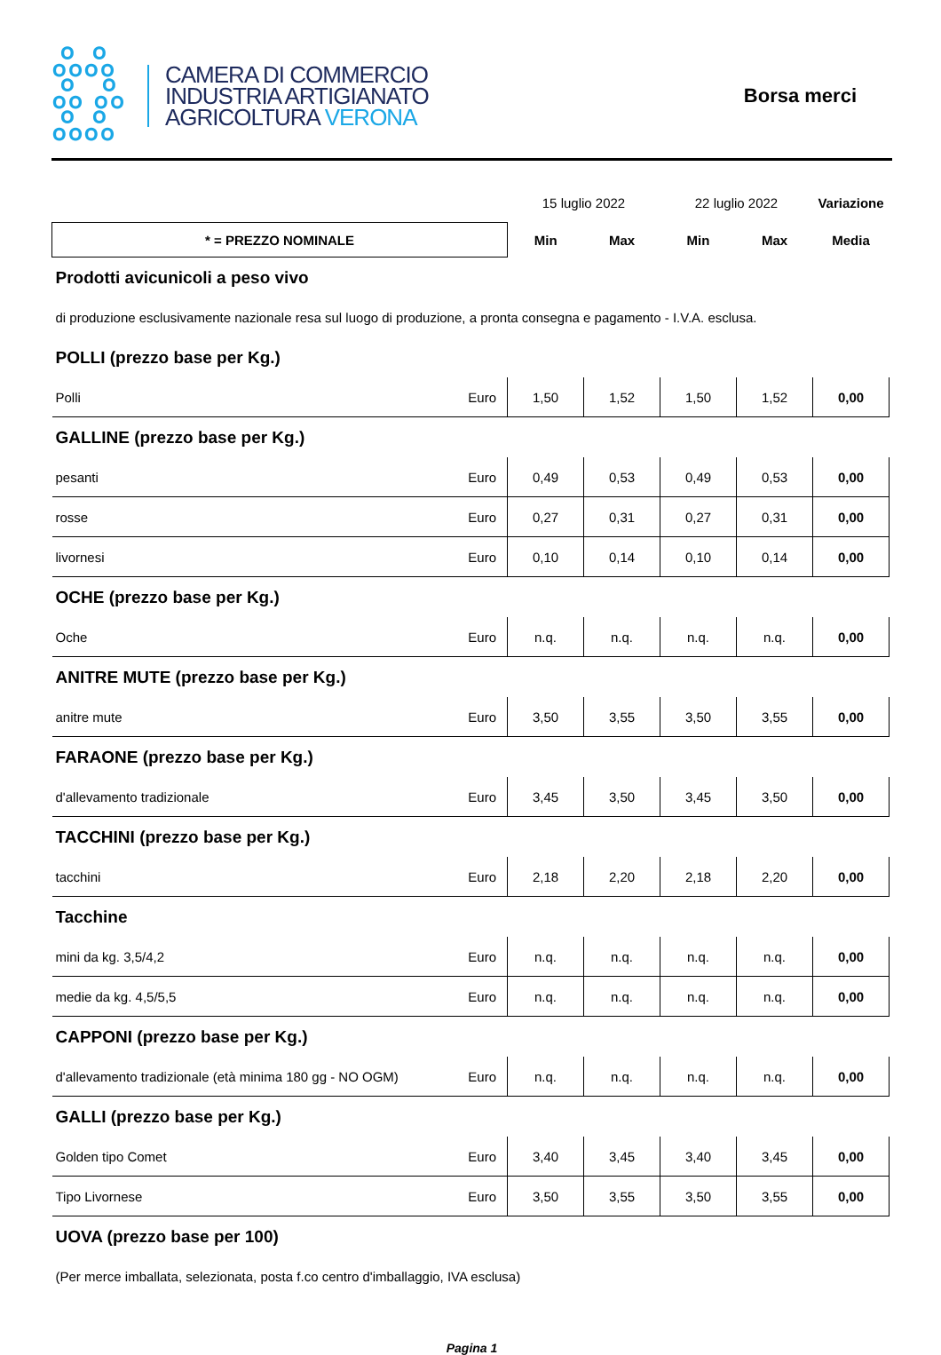ஃஃ
ஃ ஃ
ஃஃ
CAMERA DI COMMERCIO
INDUSTRIA ARTIGIANATO
AGRICOLTURA VERONA
Borsa merci
| | | 15 luglio 2022 | | 22 luglio 2022 | | Variazione |
| * = PREZZO NOMINALE | | Min | Max | Min | Max | Media |
| Prodotti avicunicoli a peso vivo | | | | | | |
| di produzione esclusivamente nazionale resa sul luogo di produzione, a pronta consegna e pagamento - I.V.A. esclusa. | | | | | | |
| POLLI (prezzo base per Kg.) | | | | | | |
| Polli | Euro | 1,50 | 1,52 | 1,50 | 1,52 | 0,00 |
| GALLINE (prezzo base per Kg.) | | | | | | |
| pesanti | Euro | 0,49 | 0,53 | 0,49 | 0,53 | 0,00 |
| rosse | Euro | 0,27 | 0,31 | 0,27 | 0,31 | 0,00 |
| livornesi | Euro | 0,10 | 0,14 | 0,10 | 0,14 | 0,00 |
| OCHE (prezzo base per Kg.) | | | | | | |
| Oche | Euro | n.q. | n.q. | n.q. | n.q. | 0,00 |
| ANITRE MUTE (prezzo base per Kg.) | | | | | | |
| anitre mute | Euro | 3,50 | 3,55 | 3,50 | 3,55 | 0,00 |
| FARAONE (prezzo base per Kg.) | | | | | | |
| d'allevamento tradizionale | Euro | 3,45 | 3,50 | 3,45 | 3,50 | 0,00 |
| TACCHINI (prezzo base per Kg.) | | | | | | |
| tacchini | Euro | 2,18 | 2,20 | 2,18 | 2,20 | 0,00 |
| Tacchine | | | | | | |
| mini da kg. 3,5/4,2 | Euro | n.q. | n.q. | n.q. | n.q. | 0,00 |
| medie da kg. 4,5/5,5 | Euro | n.q. | n.q. | n.q. | n.q. | 0,00 |
| CAPPONI (prezzo base per Kg.) | | | | | | |
| d'allevamento tradizionale (età minima 180 gg - NO OGM) | Euro | n.q. | n.q. | n.q. | n.q. | 0,00 |
| GALLI (prezzo base per Kg.) | | | | | | |
| Golden tipo Comet | Euro | 3,40 | 3,45 | 3,40 | 3,45 | 0,00 |
| Tipo Livornese | Euro | 3,50 | 3,55 | 3,50 | 3,55 | 0,00 |
| UOVA (prezzo base per 100) | | | | | | |
| (Per merce imballata, selezionata, posta f.co centro d'imballaggio, IVA esclusa) | | | | | | |
Pagina 1